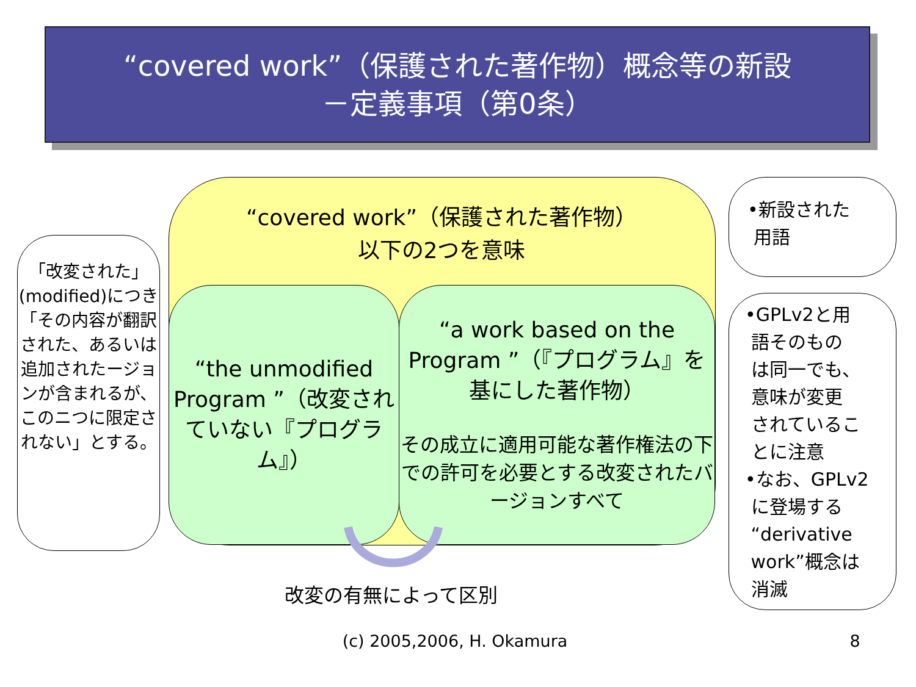“covered work”（保護された著作物）概念等の新設
－定義事項（第0条）
“covered work”（保護された著作物）
以下の2つを意味
“the unmodified Program ”（改変されていない『プログラム』）
“a work based on the Program ”（『プログラム』を基にした著作物）
その成立に適用可能な著作権法の下での許可を必要とする改変されたバージョンすべて
改変の有無によって区別
「改変された」(modified)につき「その内容が翻訳された、あるいは追加されたージョンが含まれるが、このニつに限定されない」とする。
•新設された
用語
•GPLv2と用
語そのもの
は同一でも、
意味が変更
されているこ
とに注意
•なお、GPLv2
に登場する
“derivative
work”概念は
消滅
(c) 2005,2006, H. Okamura
8